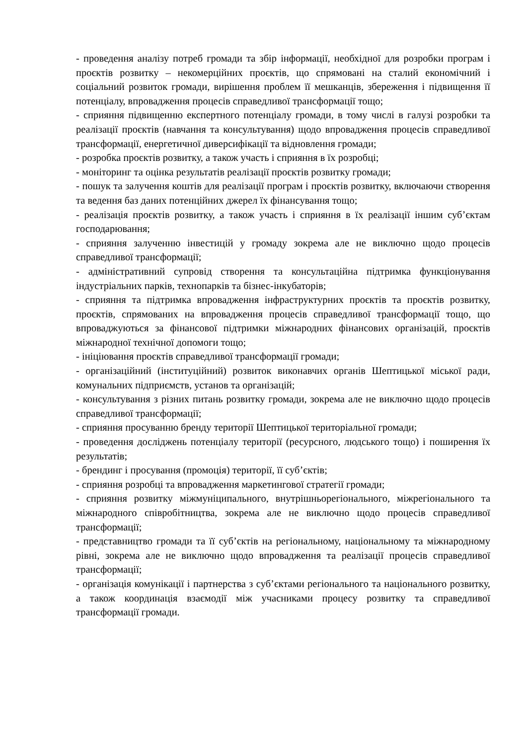- проведення аналізу потреб громади та збір інформації, необхідної для розробки програм і проєктів розвитку – некомерційних проєктів, що спрямовані на сталий економічний і соціальний розвиток громади, вирішення проблем її мешканців, збереження і підвищення її потенціалу, впровадження процесів справедливої трансформації тощо;
- сприяння підвищенню експертного потенціалу громади, в тому числі в галузі розробки та реалізації проєктів (навчання та консультування) щодо впровадження процесів справедливої трансформації, енергетичної диверсифікації та відновлення громади;
- розробка проєктів розвитку, а також участь і сприяння в їх розробці;
- моніторинг та оцінка результатів реалізації проєктів розвитку громади;
- пошук та залучення коштів для реалізації програм і проєктів розвитку, включаючи створення та ведення баз даних потенційних джерел їх фінансування тощо;
- реалізація проєктів розвитку, а також участь і сприяння в їх реалізації іншим суб’єктам господарювання;
- сприяння залученню інвестицій у громаду зокрема але не виключно щодо процесів справедливої трансформації;
- адміністративний супровід створення та консультаційна підтримка функціонування індустріальних парків, технопарків та бізнес-інкубаторів;
- сприяння та підтримка впровадження інфраструктурних проєктів та проєктів розвитку, проєктів, спрямованих на впровадження процесів справедливої трансформації тощо, що впроваджуються за фінансової підтримки міжнародних фінансових організацій, проєктів міжнародної технічної допомоги тощо;
- ініціювання проєктів справедливої трансформації громади;
- організаційний (інституційний) розвиток виконавчих органів Шептицької міської ради, комунальних підприємств, установ та організацій;
- консультування з різних питань розвитку громади, зокрема але не виключно щодо процесів справедливої трансформації;
- сприяння просуванню бренду території Шептицької територіальної громади;
- проведення досліджень потенціалу території (ресурсного, людського тощо) і поширення їх результатів;
- брендинг і просування (промоція) території, її суб’єктів;
- сприяння розробці та впровадження маркетингової стратегії громади;
- сприяння розвитку міжмуніципального, внутрішньорегіонального, міжрегіонального та міжнародного співробітництва, зокрема але не виключно щодо процесів справедливої трансформації;
- представництво громади та її суб’єктів на регіональному, національному та міжнародному рівні, зокрема але не виключно щодо впровадження та реалізації процесів справедливої трансформації;
- організація комунікації і партнерства з суб’єктами регіонального та національного розвитку, а також координація взаємодії між учасниками процесу розвитку та справедливої трансформації громади.